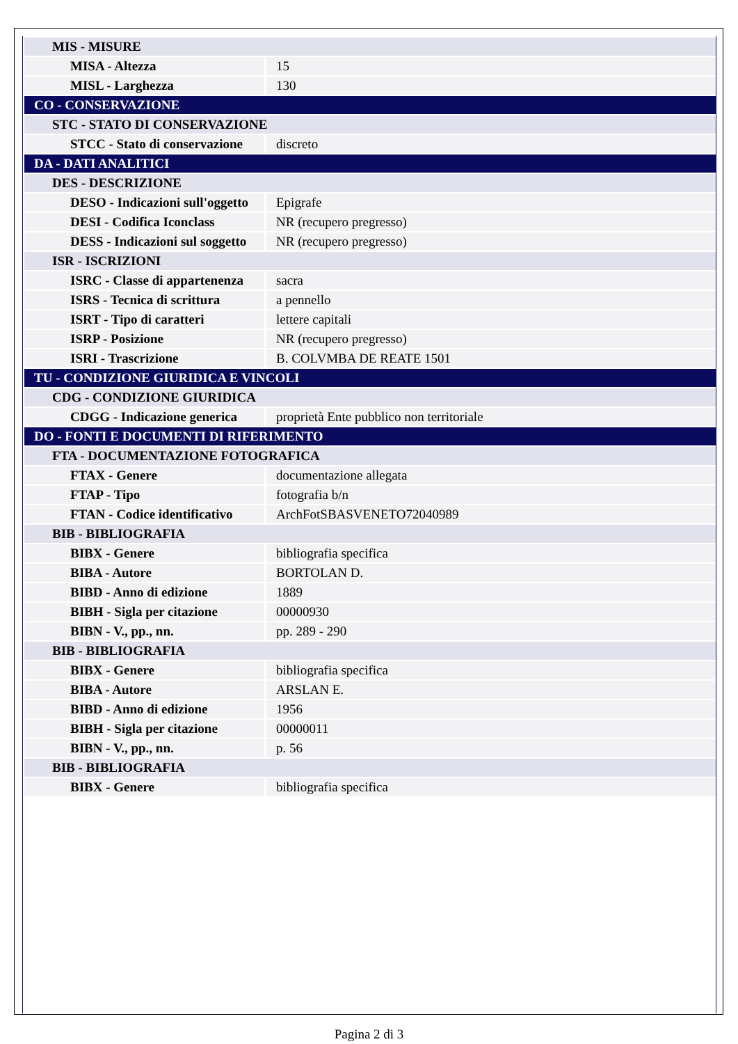| MIS - MISURE | |
| MISA - Altezza | 15 |
| MISL - Larghezza | 130 |
| CO - CONSERVAZIONE | |
| STC - STATO DI CONSERVAZIONE | |
| STCC - Stato di conservazione | discreto |
| DA - DATI ANALITICI | |
| DES - DESCRIZIONE | |
| DESO - Indicazioni sull'oggetto | Epigrafe |
| DESI - Codifica Iconclass | NR (recupero pregresso) |
| DESS - Indicazioni sul soggetto | NR (recupero pregresso) |
| ISR - ISCRIZIONI | |
| ISRC - Classe di appartenenza | sacra |
| ISRS - Tecnica di scrittura | a pennello |
| ISRT - Tipo di caratteri | lettere capitali |
| ISRP - Posizione | NR (recupero pregresso) |
| ISRI - Trascrizione | B. COLVMBA DE REATE 1501 |
| TU - CONDIZIONE GIURIDICA E VINCOLI | |
| CDG - CONDIZIONE GIURIDICA | |
| CDGG - Indicazione generica | proprietà Ente pubblico non territoriale |
| DO - FONTI E DOCUMENTI DI RIFERIMENTO | |
| FTA - DOCUMENTAZIONE FOTOGRAFICA | |
| FTAX - Genere | documentazione allegata |
| FTAP - Tipo | fotografia b/n |
| FTAN - Codice identificativo | ArchFotSBASVENETO72040989 |
| BIB - BIBLIOGRAFIA | |
| BIBX - Genere | bibliografia specifica |
| BIBA - Autore | BORTOLAN D. |
| BIBD - Anno di edizione | 1889 |
| BIBH - Sigla per citazione | 00000930 |
| BIBN - V., pp., nn. | pp. 289 - 290 |
| BIB - BIBLIOGRAFIA | |
| BIBX - Genere | bibliografia specifica |
| BIBA - Autore | ARSLAN E. |
| BIBD - Anno di edizione | 1956 |
| BIBH - Sigla per citazione | 00000011 |
| BIBN - V., pp., nn. | p. 56 |
| BIB - BIBLIOGRAFIA | |
| BIBX - Genere | bibliografia specifica |
Pagina 2 di 3